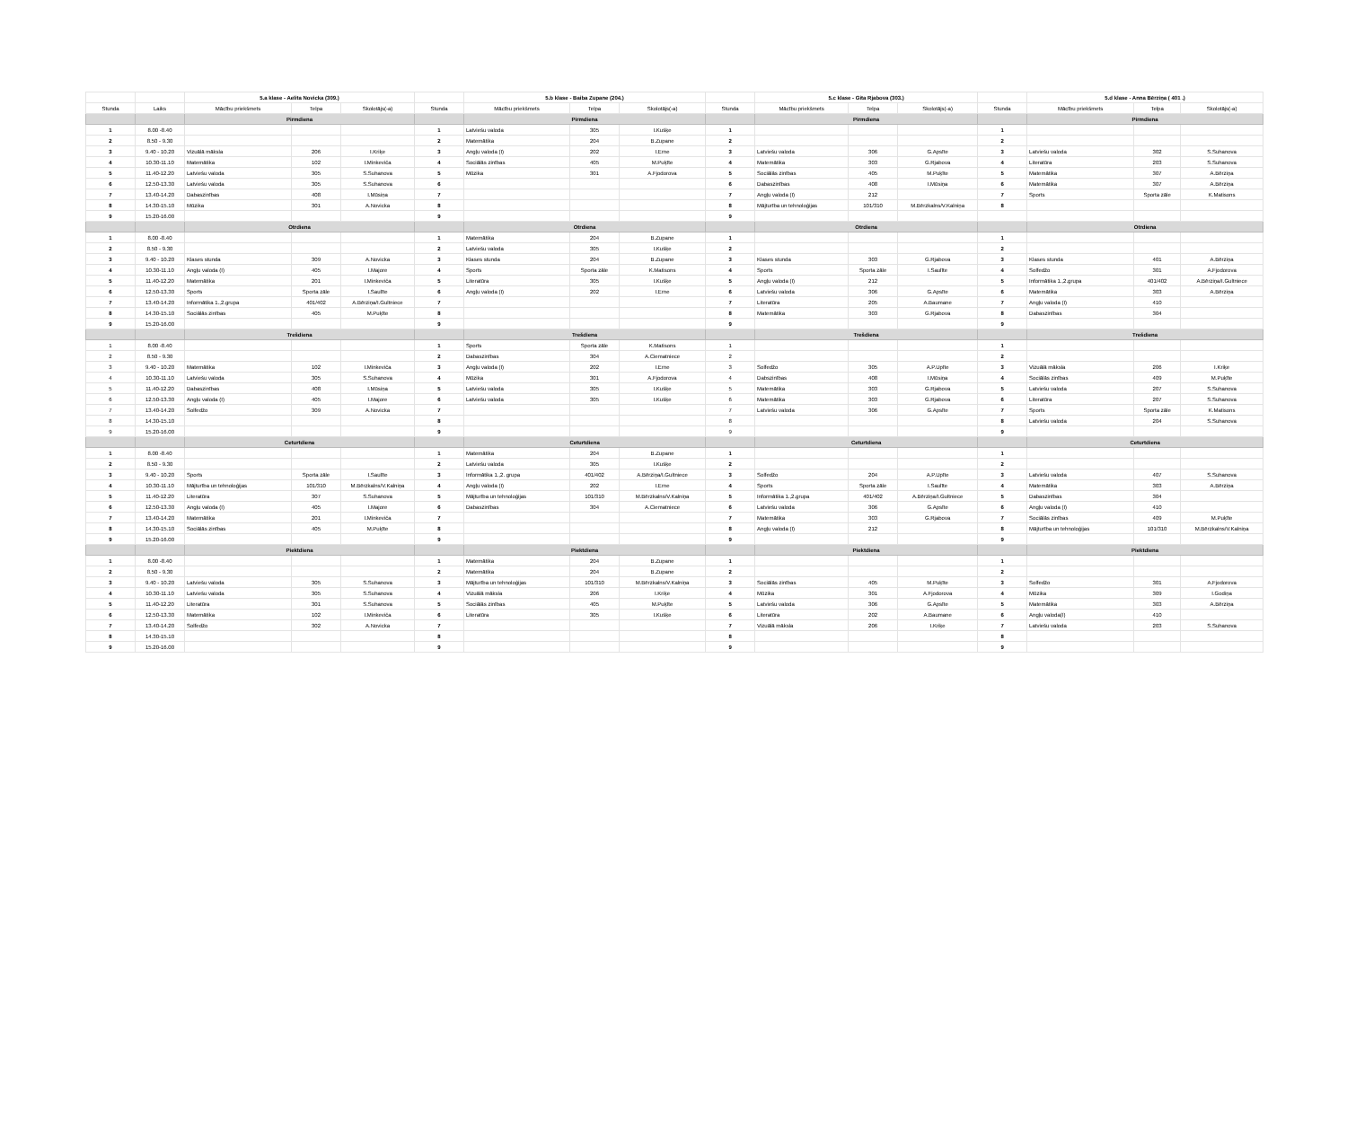| | | 5.a klase - Aelita Novicka (309.) | | | | 5.b klase - Baiba Zupane (204.) | | | | 5.c klase - Gita Rjabova (303.) | | | | 5.d klase - Anna Bērziņa ( 401 .) | | |
| --- | --- | --- | --- | --- | --- | --- | --- | --- | --- | --- | --- | --- | --- | --- | --- | --- |
| Stunda | Laiks | Mācību priekšmets | Telpa | Skolotājs(-a) | Stunda | Mācību priekšmets | Telpa | Skolotājs(-a) | Stunda | Mācību priekšmets | Telpa | Skolotājs(-a) | Stunda | Mācību priekšmets | Telpa | Skolotājs(-a) |
| | | Pirmdiena | | | | Pirmdiena | | | | Pirmdiena | | | | Pirmdiena | | |
| 1 | 8.00 -8.40 | | | | 1 | Latviešu valoda | 305 | I.Kušķe | 1 | | | | 1 | | | |
| 2 | 8.50 - 9.30 | | | | 2 | Matemātika | 204 | B.Zupane | 2 | | | | 2 | | | |
| 3 | 9.40 - 10.20 | Vizuālā māksla | 206 | I.Kriķe | 3 | Angļu valoda (I) | 202 | I.Erne | 3 | Latviešu valoda | 306 | G.Apsīte | 3 | Latviešu valoda | 302 | S.Suhanova |
| 4 | 10.30-11.10 | Matemātika | 102 | I.Minkeviča | 4 | Sociālās zinības | 405 | M.Puķīte | 4 | Matemātika | 303 | G.Rjabova | 4 | Literatūra | 203 | S.Suhanova |
| 5 | 11.40-12.20 | Latviešu valoda | 305 | S.Suhanova | 5 | Mūzika | 301 | A.Fjodorova | 5 | Sociālās zinības | 405 | M.Puķīte | 5 | Matemātika | 307 | A.Bērziņa |
| 6 | 12.50-13.30 | Latviešu valoda | 305 | S.Suhanova | 6 | | | | 6 | Dabaszinības | 408 | I.Mūsiņa | 6 | Matemātika | 307 | A.Bērziņa |
| 7 | 13.40-14.20 | Dabaszinības | 408 | I.Mūsiņa | 7 | | | | 7 | Angļu valoda (I) | 212 | | 7 | Sports | Sporta zāle | K.Matisons |
| 8 | 14.30-15.10 | Mūzika | 301 | A.Novicka | 8 | | | | 8 | Mājturība un tehnoloģijas | 101/310 | M.Bērzkalns/V.Kalniņa | 8 | | | |
| 9 | 15.20-16.00 | | | | 9 | | | | 9 | | | | | | | |
| | | Otrdiena | | | | Otrdiena | | | | Otrdiena | | | | Otrdiena | | |
| 1 | 8.00 -8.40 | | | | 1 | Matemātika | 204 | B.Zupane | 1 | | | | 1 | | | |
| 2 | 8.50 - 9.30 | | | | 2 | Latviešu valoda | 305 | I.Kušķe | 2 | | | | 2 | | | |
| 3 | 9.40 - 10.20 | Klases stunda | 309 | A.Novicka | 3 | Klases stunda | 204 | B.Zupane | 3 | Klases stunda | 303 | G.Rjabova | 3 | Klases stunda | 401 | A.Bērziņa |
| 4 | 10.30-11.10 | Angļu valoda (I) | 405 | I.Majore | 4 | Sports | Sporta zāle | K.Matisons | 4 | Sports | Sporta zāle | I.Saulīte | 4 | Solfedžo | 301 | A.Fjodorova |
| 5 | 11.40-12.20 | Matemātika | 201 | I.Minkeviča | 5 | Literatūra | 305 | I.Kušķe | 5 | Angļu valoda (I) | 212 | | 5 | Informātika 1.,2.grupa | 401/402 | A.Bērziņa/I.Gultniece |
| 6 | 12.50-13.30 | Sports | Sporta zāle | I.Saulīte | 6 | Angļu valoda (I) | 202 | I.Erne | 6 | Latviešu valoda | 306 | G.Apsīte | 6 | Matemātika | 303 | A.Bērziņa |
| 7 | 13.40-14.20 | Informātika 1.,2.grupa | 401/402 | A.Bērziņa/I.Gultniece | 7 | | | | 7 | Literatūra | 205 | A.Baumane | 7 | Angļu valoda (I) | 410 | |
| 8 | 14.30-15.10 | Sociālās zinības | 405 | M.Puķīte | 8 | | | | 8 | Matemātika | 303 | G.Rjabova | 8 | Dabaszinības | 304 | |
| 9 | 15.20-16.00 | | | | 9 | | | | 9 | | | | 9 | | | |
| | | Trešdiena | | | | Trešdiena | | | | Trešdiena | | | | Trešdiena | | |
| 1 | 8.00 -8.40 | | | | 1 | Sports | Sporta zāle | K.Matisons | 1 | | | | 1 | | | |
| 2 | 8.50 - 9.30 | | | | 2 | Dabaszinības | 304 | A.Ciematniece | 2 | | | | 2 | | | |
| 3 | 9.40 - 10.20 | Matemātika | 102 | I.Minkeviča | 3 | Angļu valoda (I) | 202 | I.Erne | 3 | Solfedžo | 305 | A.P.Upīte | 3 | Vizuālā māksla | 206 | I.Kriķe |
| 4 | 10.30-11.10 | Latviešu valoda | 305 | S.Suhanova | 4 | Mūzika | 301 | A.Fjodorova | 4 | Dabszinības | 408 | I.Mūsiņa | 4 | Sociālās zinības | 409 | M.Puķīte |
| 5 | 11.40-12.20 | Dabaszinības | 408 | I.Mūsiņa | 5 | Latviešu valoda | 305 | I.Kušķe | 5 | Matemātika | 303 | G.Rjabova | 5 | Latviešu valoda | 207 | S.Suhanova |
| 6 | 12.50-13.30 | Angļu valoda (I) | 405 | I.Majore | 6 | Latviešu valoda | 305 | I.Kušķe | 6 | Matemātika | 303 | G.Rjabova | 6 | Literatūra | 207 | S.Suhanova |
| 7 | 13.40-14.20 | Solfedžo | 309 | A.Novicka | 7 | | | | 7 | Latviešu valoda | 306 | G.Apsīte | 7 | Sports | Sporta zāle | K.Matisons |
| 8 | 14.30-15.10 | | | | 8 | | | | 8 | | | | 8 | Latviešu valoda | 204 | S.Suhanova |
| 9 | 15.20-16.00 | | | | 9 | | | | 9 | | | | 9 | | | |
| | | Ceturtdiena | | | | Ceturtdiena | | | | Ceturtdiena | | | | Ceturtdiena | | |
| 1 | 8.00 -8.40 | | | | 1 | Matemātika | 204 | B.Zupane | 1 | | | | 1 | | | |
| 2 | 8.50 - 9.30 | | | | 2 | Latviešu valoda | 305 | I.Kušķe | 2 | | | | 2 | | | |
| 3 | 9.40 - 10.20 | Sports | Sporta zāle | I.Saulīte | 3 | Informātika 1.,2. grupa | 401/402 | A.Bērziņa/I.Gultniece | 3 | Solfedžo | 204 | A.P.Upīte | 3 | Latviešu valoda | 407 | S.Suhanova |
| 4 | 10.30-11.10 | Mājturība un tehnoloģijas | 101/310 | M.Bērzkalns/V.Kalniņa | 4 | Angļu valoda (I) | 202 | I.Erne | 4 | Sports | Sporta zāle | I.Saulīte | 4 | Matemātika | 303 | A.Bērziņa |
| 5 | 11.40-12.20 | Literatūra | 307 | S.Suhanova | 5 | Mājturība un tehnoloģijas | 101/310 | M.Bērzkalns/V.Kalniņa | 5 | Informātika 1.,2.grupa | 401/402 | A.Bērziņa/I.Gultniece | 5 | Dabaszinības | 304 | |
| 6 | 12.50-13.30 | Angļu valoda (I) | 405 | I.Majore | 6 | Dabaszinības | 304 | A.Ciematniece | 6 | Latviešu valoda | 306 | G.Apsīte | 6 | Angļu valoda (I) | 410 | |
| 7 | 13.40-14.20 | Matemātika | 201 | I.Minkeviča | 7 | | | | 7 | Matemātika | 303 | G.Rjabova | 7 | Sociālās zinības | 409 | M.Puķīte |
| 8 | 14.30-15.10 | Sociālās zinības | 405 | M.Puķīte | 8 | | | | 8 | Angļu valoda (I) | 212 | | 8 | Mājturība un tehnoloģijas | 101/310 | M.Bērzkalns/V.Kalniņa |
| 9 | 15.20-16.00 | | | | 9 | | | | 9 | | | | 9 | | | |
| | | Piektdiena | | | | Piektdiena | | | | Piektdiena | | | | Piektdiena | | |
| 1 | 8.00 -8.40 | | | | 1 | Matemātika | 204 | B.Zupane | 1 | | | | 1 | | | |
| 2 | 8.50 - 9.30 | | | | 2 | Matemātika | 204 | B.Zupane | 2 | | | | 2 | | | |
| 3 | 9.40 - 10.20 | Latviešu valoda | 305 | S.Suhanova | 3 | Mājturība un tehnoloģijas | 101/310 | M.Bērzkalns/V.Kalniņa | 3 | Sociālās zinības | 405 | M.Puķīte | 3 | Solfedžo | 301 | A.Fjodorova |
| 4 | 10.30-11.10 | Latviešu valoda | 305 | S.Suhanova | 4 | Vizuālā māksla | 206 | I.Kriķe | 4 | Mūzika | 301 | A.Fjodorova | 4 | Mūzika | 309 | I.Godiņa |
| 5 | 11.40-12.20 | Literatūra | 301 | S.Suhanova | 5 | Sociālās zinības | 405 | M.Puķīte | 5 | Latviešu valoda | 306 | G.Apsīte | 5 | Matemātika | 303 | A.Bērziņa |
| 6 | 12.50-13.30 | Matemātika | 102 | I.Minkeviča | 6 | Literatūra | 305 | I.Kušķe | 6 | Literatūra | 202 | A.Baumane | 6 | Angļu valoda(I) | 410 | |
| 7 | 13.40-14.20 | Solfedžo | 302 | A.Novicka | 7 | | | | 7 | Vizuālā māksla | 206 | I.Kriķe | 7 | Latviešu valoda | 203 | S.Suhanova |
| 8 | 14.30-15.10 | | | | 8 | | | | 8 | | | | 8 | | | |
| 9 | 15.20-16.00 | | | | 9 | | | | 9 | | | | 9 | | | |